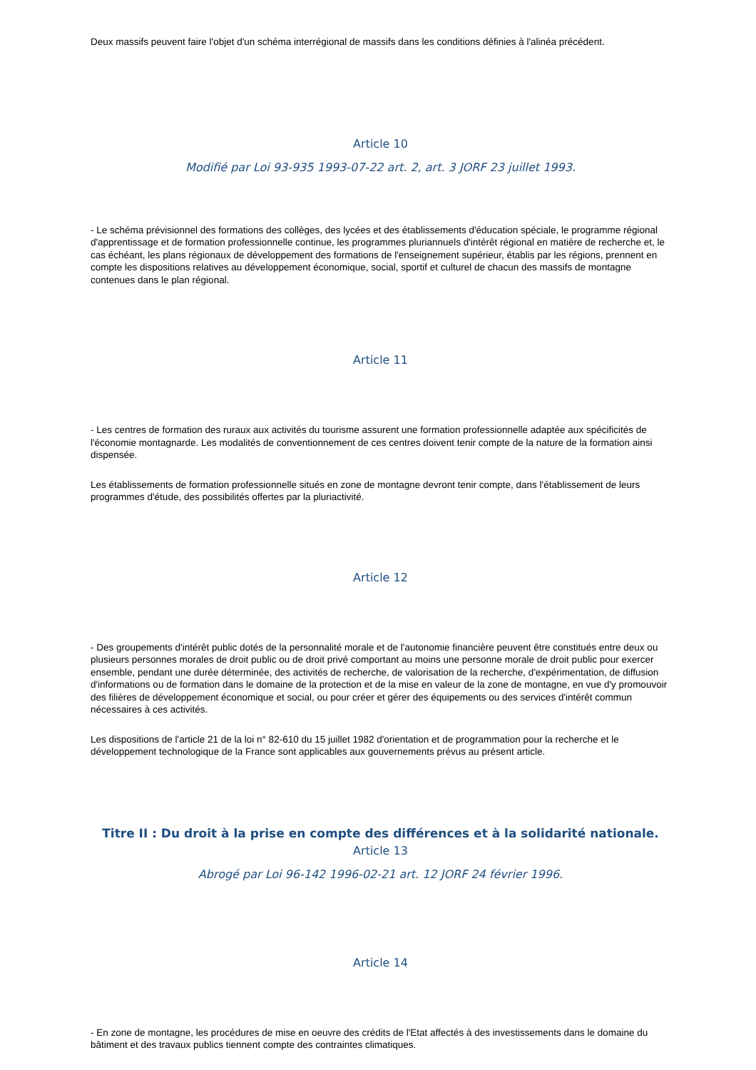Deux massifs peuvent faire l'objet d'un schéma interrégional de massifs dans les conditions définies à l'alinéa précédent.
Article 10
Modifié par Loi 93-935 1993-07-22 art. 2, art. 3 JORF 23 juillet 1993.
- Le schéma prévisionnel des formations des collèges, des lycées et des établissements d'éducation spéciale, le programme régional d'apprentissage et de formation professionnelle continue, les programmes pluriannuels d'intérêt régional en matière de recherche et, le cas échéant, les plans régionaux de développement des formations de l'enseignement supérieur, établis par les régions, prennent en compte les dispositions relatives au développement économique, social, sportif et culturel de chacun des massifs de montagne contenues dans le plan régional.
Article 11
- Les centres de formation des ruraux aux activités du tourisme assurent une formation professionnelle adaptée aux spécificités de l'économie montagnarde. Les modalités de conventionnement de ces centres doivent tenir compte de la nature de la formation ainsi dispensée.
Les établissements de formation professionnelle situés en zone de montagne devront tenir compte, dans l'établissement de leurs programmes d'étude, des possibilités offertes par la pluriactivité.
Article 12
- Des groupements d'intérêt public dotés de la personnalité morale et de l'autonomie financière peuvent être constitués entre deux ou plusieurs personnes morales de droit public ou de droit privé comportant au moins une personne morale de droit public pour exercer ensemble, pendant une durée déterminée, des activités de recherche, de valorisation de la recherche, d'expérimentation, de diffusion d'informations ou de formation dans le domaine de la protection et de la mise en valeur de la zone de montagne, en vue d'y promouvoir des filières de développement économique et social, ou pour créer et gérer des équipements ou des services d'intérêt commun nécessaires à ces activités.
Les dispositions de l'article 21 de la loi n° 82-610 du 15 juillet 1982 d'orientation et de programmation pour la recherche et le développement technologique de la France sont applicables aux gouvernements prévus au présent article.
Titre II : Du droit à la prise en compte des différences et à la solidarité nationale.
Article 13
Abrogé par Loi 96-142 1996-02-21 art. 12 JORF 24 février 1996.
Article 14
- En zone de montagne, les procédures de mise en oeuvre des crédits de l'Etat affectés à des investissements dans le domaine du bâtiment et des travaux publics tiennent compte des contraintes climatiques.